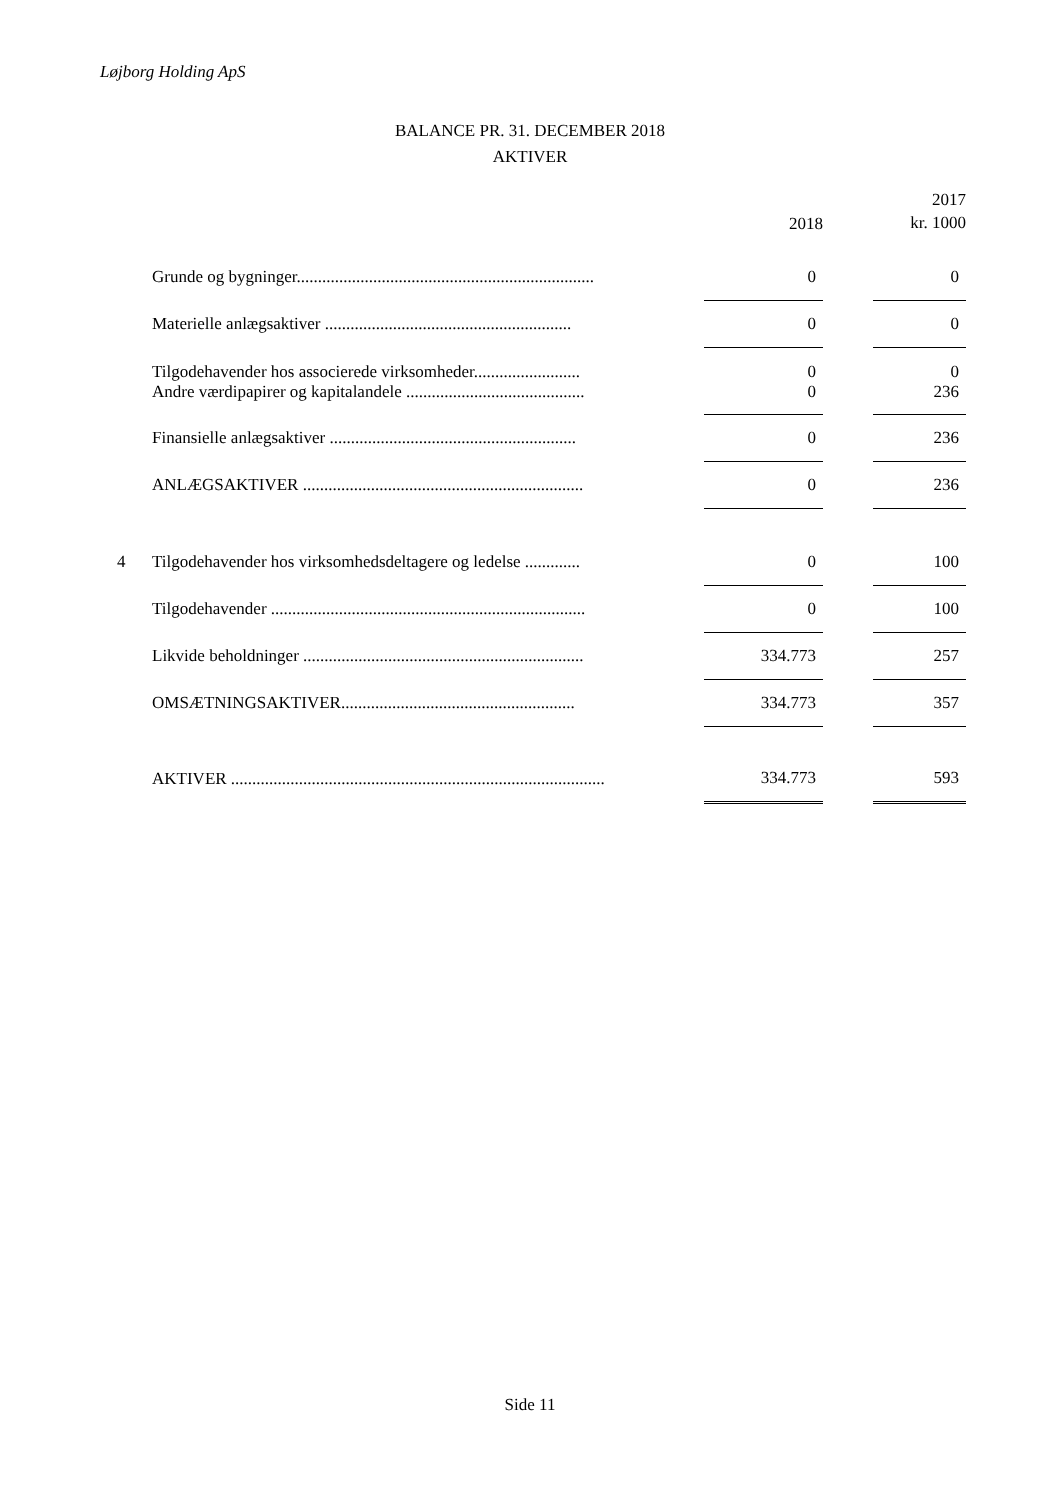Løjborg Holding ApS
BALANCE PR. 31. DECEMBER 2018
AKTIVER
| | | | 2018 | | 2017 kr. 1000 |
| | Grunde og bygninger...................................................................... | | 0 | | 0 |
| | Materielle anlægsaktiver .......................................................... | | 0 | | 0 |
| | Tilgodehavender hos associerede virksomheder......................... | | 0 | | 0 |
| | Andre værdipapirer og kapitalandele .......................................... | | 0 | | 236 |
| | Finansielle anlægsaktiver .......................................................... | | 0 | | 236 |
| | ANLÆGSAKTIVER .................................................................. | | 0 | | 236 |
| 4 | Tilgodehavender hos virksomhedsdeltagere og ledelse ............. | | 0 | | 100 |
| | Tilgodehavender .......................................................................... | | 0 | | 100 |
| | Likvide beholdninger .................................................................. | | 334.773 | | 257 |
| | OMSÆTNINGSAKTIVER....................................................... | | 334.773 | | 357 |
| | AKTIVER ........................................................................................ | | 334.773 | | 593 |
Side 11